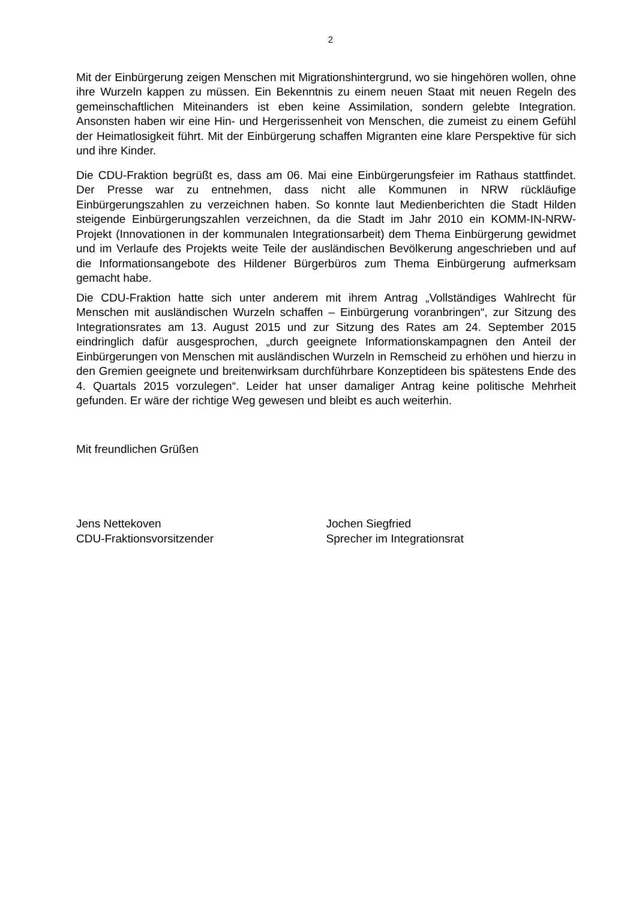2
Mit der Einbürgerung zeigen Menschen mit Migrationshintergrund, wo sie hingehören wollen, ohne ihre Wurzeln kappen zu müssen. Ein Bekenntnis zu einem neuen Staat mit neuen Regeln des gemeinschaftlichen Miteinanders ist eben keine Assimilation, sondern gelebte Integration. Ansonsten haben wir eine Hin- und Hergerissenheit von Menschen, die zumeist zu einem Gefühl der Heimatlosigkeit führt. Mit der Einbürgerung schaffen Migranten eine klare Perspektive für sich und ihre Kinder.
Die CDU-Fraktion begrüßt es, dass am 06. Mai eine Einbürgerungsfeier im Rathaus stattfindet. Der Presse war zu entnehmen, dass nicht alle Kommunen in NRW rückläufige Einbürgerungszahlen zu verzeichnen haben. So konnte laut Medienberichten die Stadt Hilden steigende Einbürgerungszahlen verzeichnen, da die Stadt im Jahr 2010 ein KOMM-IN-NRW-Projekt (Innovationen in der kommunalen Integrationsarbeit) dem Thema Einbürgerung gewidmet und im Verlaufe des Projekts weite Teile der ausländischen Bevölkerung angeschrieben und auf die Informationsangebote des Hildener Bürgerbüros zum Thema Einbürgerung aufmerksam gemacht habe.
Die CDU-Fraktion hatte sich unter anderem mit ihrem Antrag „Vollständiges Wahlrecht für Menschen mit ausländischen Wurzeln schaffen – Einbürgerung voranbringen“, zur Sitzung des Integrationsrates am 13. August 2015 und zur Sitzung des Rates am 24. September 2015 eindringlich dafür ausgesprochen, „durch geeignete Informationskampagnen den Anteil der Einbürgerungen von Menschen mit ausländischen Wurzeln in Remscheid zu erhöhen und hierzu in den Gremien geeignete und breitenwirksam durchführbare Konzeptideen bis spätestens Ende des 4. Quartals 2015 vorzulegen“. Leider hat unser damaliger Antrag keine politische Mehrheit gefunden. Er wäre der richtige Weg gewesen und bleibt es auch weiterhin.
Mit freundlichen Grüßen
Jens Nettekoven
CDU-Fraktionsvorsitzender
Jochen Siegfried
Sprecher im Integrationsrat